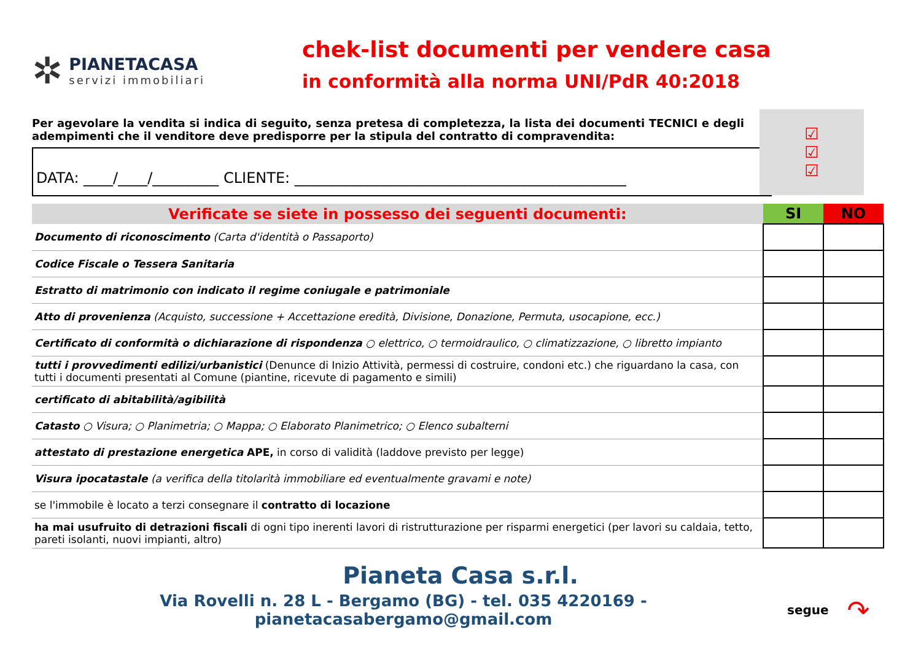✲
PIANETACASA
servizi immobiliari
chek-list documenti per vendere casa
in conformità alla norma UNI/PdR 40:2018
Per agevolare la vendita si indica di seguito, senza pretesa di completezza, la lista dei documenti TECNICI e degli adempimenti che il venditore deve predisporre per la stipula del contratto di compravendita:
☑
☑
☑
DATA: ____/____/_________ CLIENTE: _____________________________________________
| Verificate se siete in possesso dei seguenti documenti: | SI | NO |
| --- | --- | --- |
| Documento di riconoscimento (Carta d'identità o Passaporto) | | |
| Codice Fiscale o Tessera Sanitaria | | |
| Estratto di matrimonio con indicato il regime coniugale e patrimoniale | | |
| Atto di provenienza (Acquisto, successione + Accettazione eredità, Divisione, Donazione, Permuta, usocapione, ecc.) | | |
| Certificato di conformità o dichiarazione di rispondenza ○ elettrico, ○ termoidraulico, ○ climatizzazione, ○ libretto impianto | | |
| tutti i provvedimenti edilizi/urbanistici (Denunce di Inizio Attività, permessi di costruire, condoni etc.) che riguardano la casa, con tutti i documenti presentati al Comune (piantine, ricevute di pagamento e simili) | | |
| certificato di abitabilità/agibilità | | |
| Catasto ○ Visura; ○ Planimetria; ○ Mappa; ○ Elaborato Planimetrico; ○ Elenco subalterni | | |
| attestato di prestazione energetica APE, in corso di validità (laddove previsto per legge) | | |
| Visura ipocatastale (a verifica della titolarità immobiliare ed eventualmente gravami e note) | | |
| se l'immobile è locato a terzi consegnare il contratto di locazione | | |
| ha mai usufruito di detrazioni fiscali di ogni tipo inerenti lavori di ristrutturazione per risparmi energetici (per lavori su caldaia, tetto, pareti isolanti, nuovi impianti, altro) | | |
Pianeta Casa s.r.l.
Via Rovelli n. 28 L - Bergamo (BG) - tel. 035 4220169 - pianetacasabergamo@gmail.com
segue ↷